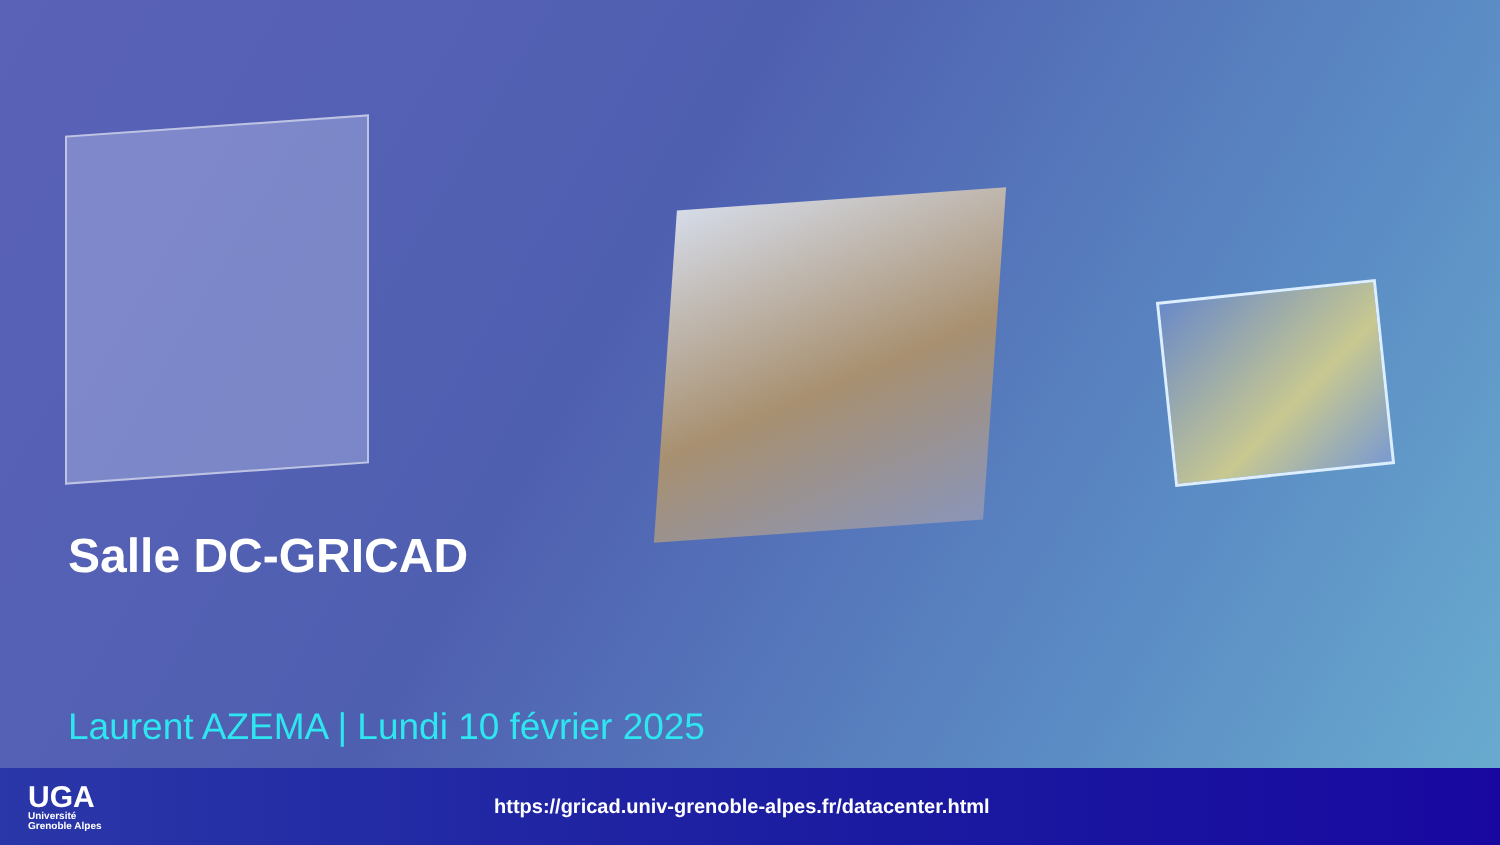Salle DC-GRICAD
Laurent AZEMA | Lundi 10 février 2025
UGA
Université
Grenoble Alpes
https://gricad.univ-grenoble-alpes.fr/datacenter.html